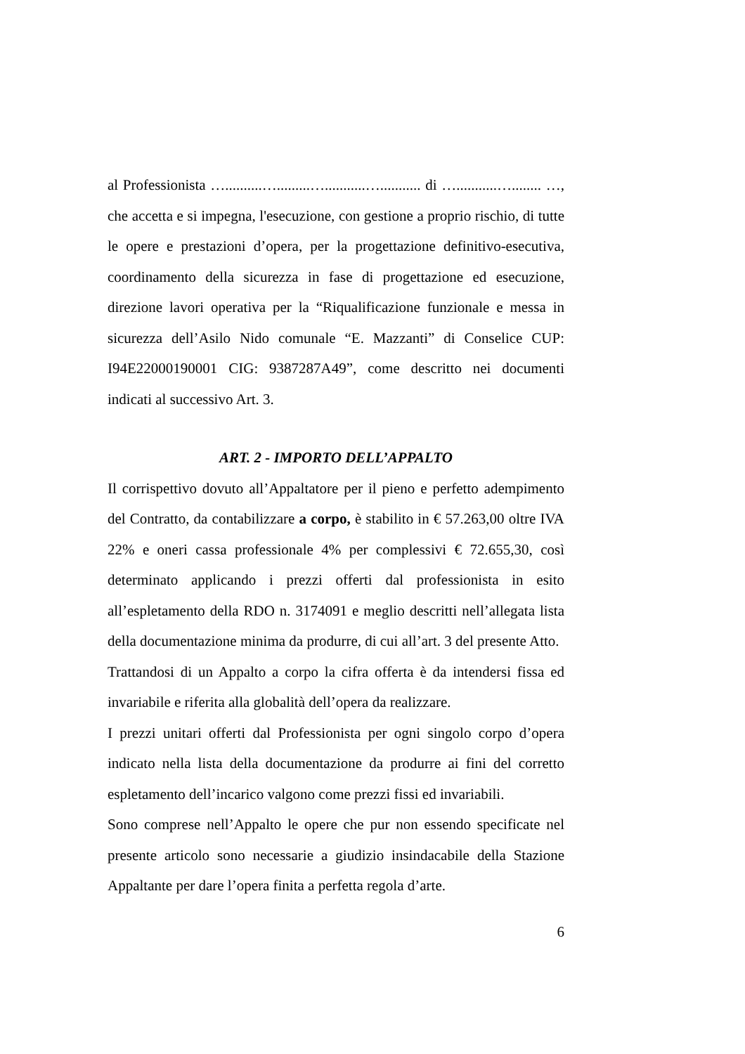al Professionista …..........….........…...........…........... di …...........…........ …, che accetta e si impegna, l'esecuzione, con gestione a proprio rischio, di tutte le opere e prestazioni d’opera, per la progettazione definitivo-esecutiva, coordinamento della sicurezza in fase di progettazione ed esecuzione, direzione lavori operativa per la “Riqualificazione funzionale e messa in sicurezza dell’Asilo Nido comunale “E. Mazzanti” di Conselice CUP: I94E22000190001 CIG: 9387287A49”, come descritto nei documenti indicati al successivo Art. 3.
ART. 2 - IMPORTO DELL’APPALTO
Il corrispettivo dovuto all’Appaltatore per il pieno e perfetto adempimento del Contratto, da contabilizzare a corpo, è stabilito in € 57.263,00 oltre IVA 22% e oneri cassa professionale 4% per complessivi € 72.655,30, così determinato applicando i prezzi offerti dal professionista in esito all’espletamento della RDO n. 3174091 e meglio descritti nell’allegata lista della documentazione minima da produrre, di cui all’art. 3 del presente Atto.
Trattandosi di un Appalto a corpo la cifra offerta è da intendersi fissa ed invariabile e riferita alla globalità dell’opera da realizzare.
I prezzi unitari offerti dal Professionista per ogni singolo corpo d’opera indicato nella lista della documentazione da produrre ai fini del corretto espletamento dell’incarico valgono come prezzi fissi ed invariabili.
Sono comprese nell’Appalto le opere che pur non essendo specificate nel presente articolo sono necessarie a giudizio insindacabile della Stazione Appaltante per dare l’opera finita a perfetta regola d’arte.
6